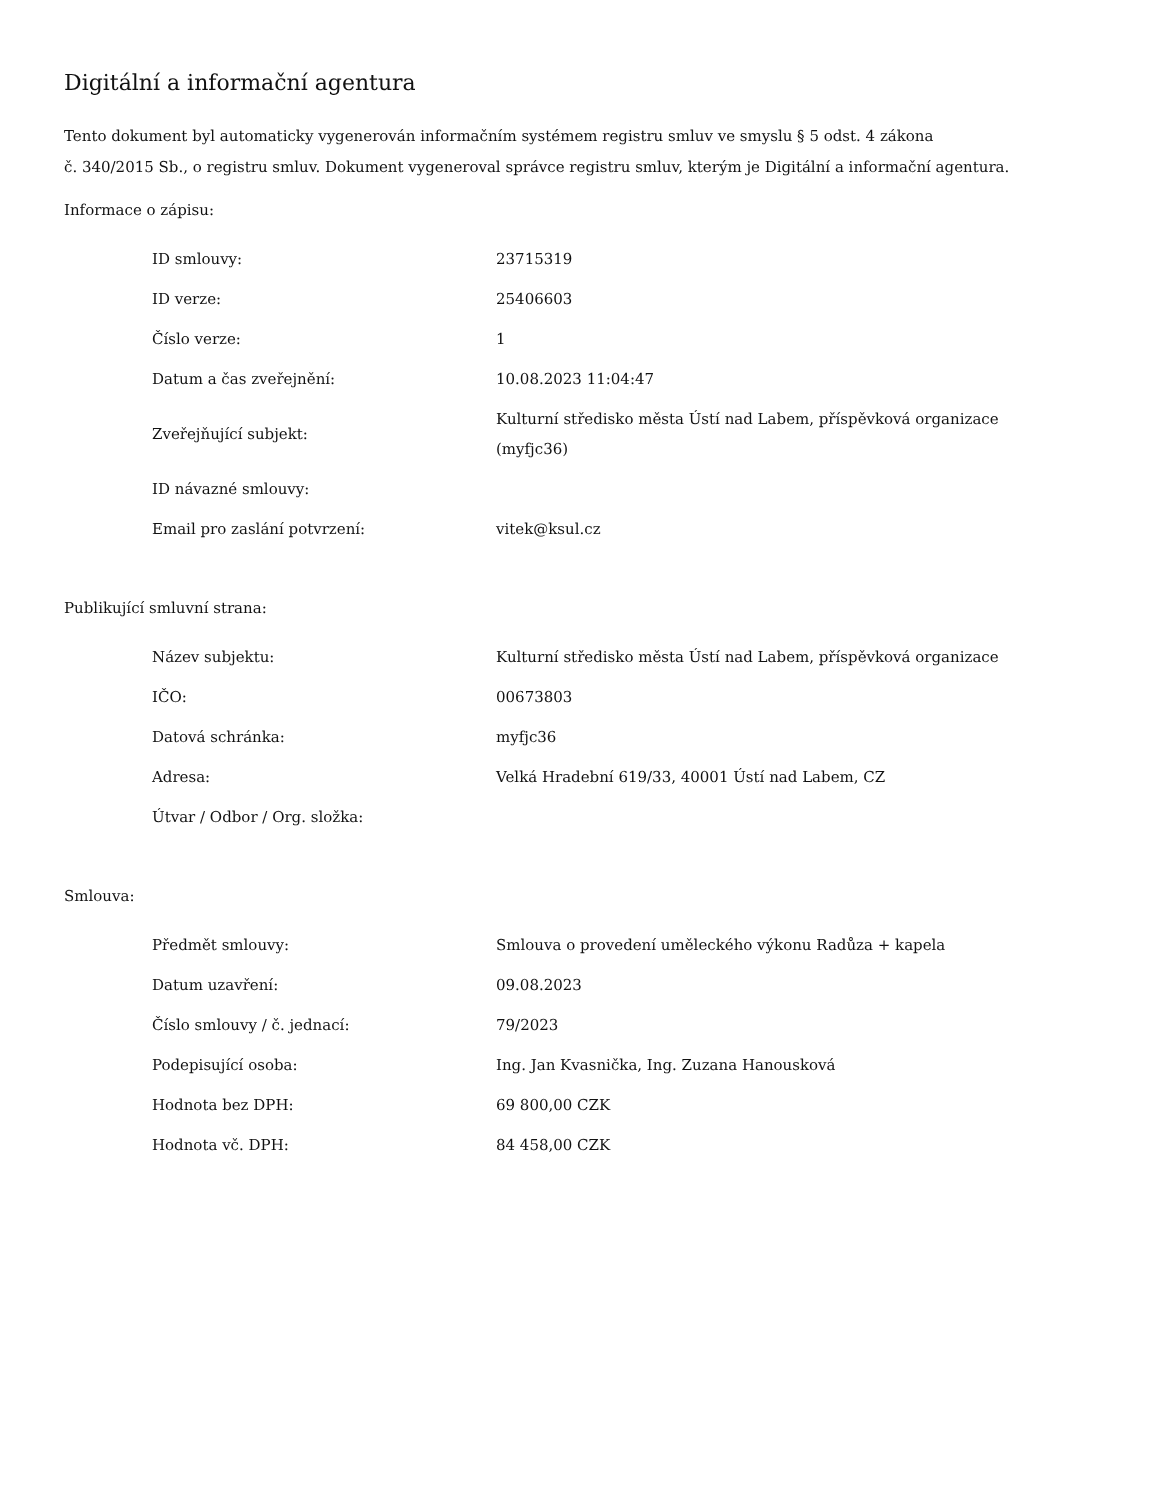Digitální a informační agentura
Tento dokument byl automaticky vygenerován informačním systémem registru smluv ve smyslu § 5 odst. 4 zákona
č. 340/2015 Sb., o registru smluv. Dokument vygeneroval správce registru smluv, kterým je Digitální a informační agentura.
Informace o zápisu:
| ID smlouvy: | 23715319 |
| ID verze: | 25406603 |
| Číslo verze: | 1 |
| Datum a čas zveřejnění: | 10.08.2023 11:04:47 |
| Zveřejňující subjekt: | Kulturní středisko města Ústí nad Labem, příspěvková organizace (myfjc36) |
| ID návazné smlouvy: | |
| Email pro zaslání potvrzení: | vitek@ksul.cz |
Publikující smluvní strana:
| Název subjektu: | Kulturní středisko města Ústí nad Labem, příspěvková organizace |
| IČO: | 00673803 |
| Datová schránka: | myfjc36 |
| Adresa: | Velká Hradební 619/33, 40001 Ústí nad Labem, CZ |
| Útvar / Odbor / Org. složka: | |
Smlouva:
| Předmět smlouvy: | Smlouva o provedení uměleckého výkonu Radůza + kapela |
| Datum uzavření: | 09.08.2023 |
| Číslo smlouvy / č. jednací: | 79/2023 |
| Podepisující osoba: | Ing. Jan Kvasnička, Ing. Zuzana Hanousková |
| Hodnota bez DPH: | 69 800,00 CZK |
| Hodnota vč. DPH: | 84 458,00 CZK |